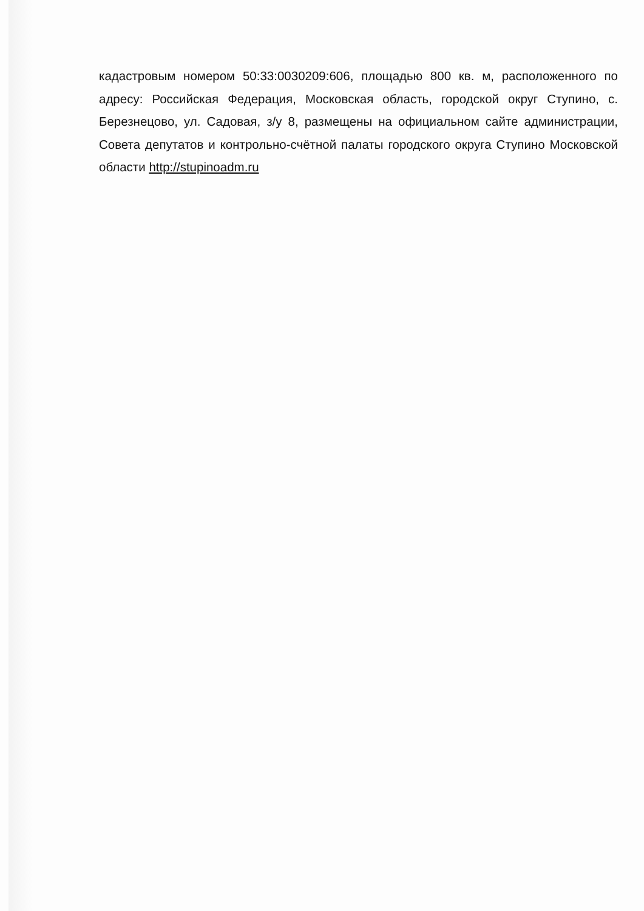кадастровым номером 50:33:0030209:606, площадью 800 кв. м, расположенного по адресу: Российская Федерация, Московская область, городской округ Ступино, с. Березнецово, ул. Садовая, з/у 8, размещены на официальном сайте администрации, Совета депутатов и контрольно-счётной палаты городского округа Ступино Московской области http://stupinoadm.ru